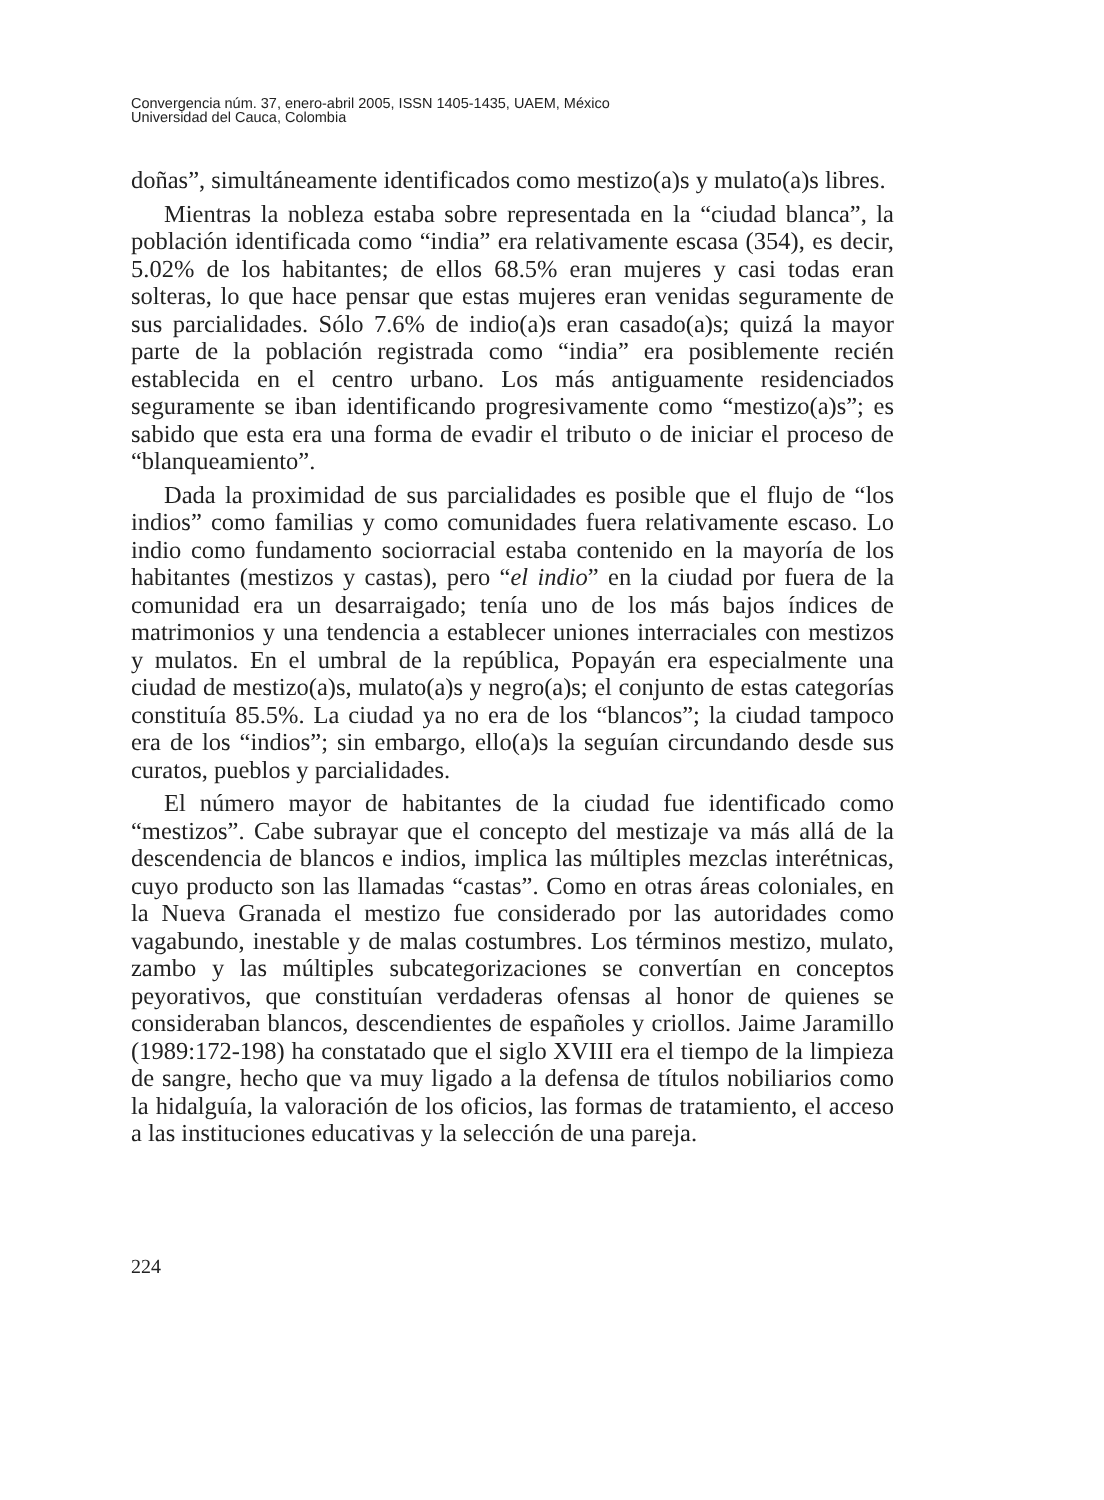Convergencia núm. 37, enero-abril 2005, ISSN 1405-1435, UAEM, México
Universidad del Cauca, Colombia
doñas”, simultáneamente identificados como mestizo(a)s y mulato(a)s libres.
Mientras la nobleza estaba sobre representada en la “ciudad blanca”, la población identificada como “india” era relativamente escasa (354), es decir, 5.02% de los habitantes; de ellos 68.5% eran mujeres y casi todas eran solteras, lo que hace pensar que estas mujeres eran venidas seguramente de sus parcialidades. Sólo 7.6% de indio(a)s eran casado(a)s; quizá la mayor parte de la población registrada como “india” era posiblemente recién establecida en el centro urbano. Los más antiguamente residenciados seguramente se iban identificando progresivamente como “mestizo(a)s”; es sabido que esta era una forma de evadir el tributo o de iniciar el proceso de “blanqueamiento”.
Dada la proximidad de sus parcialidades es posible que el flujo de “los indios” como familias y como comunidades fuera relativamente escaso. Lo indio como fundamento sociorracial estaba contenido en la mayoría de los habitantes (mestizos y castas), pero “el indio” en la ciudad por fuera de la comunidad era un desarraigado; tenía uno de los más bajos índices de matrimonios y una tendencia a establecer uniones interraciales con mestizos y mulatos. En el umbral de la república, Popayán era especialmente una ciudad de mestizo(a)s, mulato(a)s y negro(a)s; el conjunto de estas categorías constituía 85.5%. La ciudad ya no era de los “blancos”; la ciudad tampoco era de los “indios”; sin embargo, ello(a)s la seguían circundando desde sus curatos, pueblos y parcialidades.
El número mayor de habitantes de la ciudad fue identificado como “mestizos”. Cabe subrayar que el concepto del mestizaje va más allá de la descendencia de blancos e indios, implica las múltiples mezclas interétnicas, cuyo producto son las llamadas “castas”. Como en otras áreas coloniales, en la Nueva Granada el mestizo fue considerado por las autoridades como vagabundo, inestable y de malas costumbres. Los términos mestizo, mulato, zambo y las múltiples subcategorizaciones se convertían en conceptos peyorativos, que constituían verdaderas ofensas al honor de quienes se consideraban blancos, descendientes de españoles y criollos. Jaime Jaramillo (1989:172-198) ha constatado que el siglo XVIII era el tiempo de la limpieza de sangre, hecho que va muy ligado a la defensa de títulos nobiliarios como la hidalguía, la valoración de los oficios, las formas de tratamiento, el acceso a las instituciones educativas y la selección de una pareja.
224